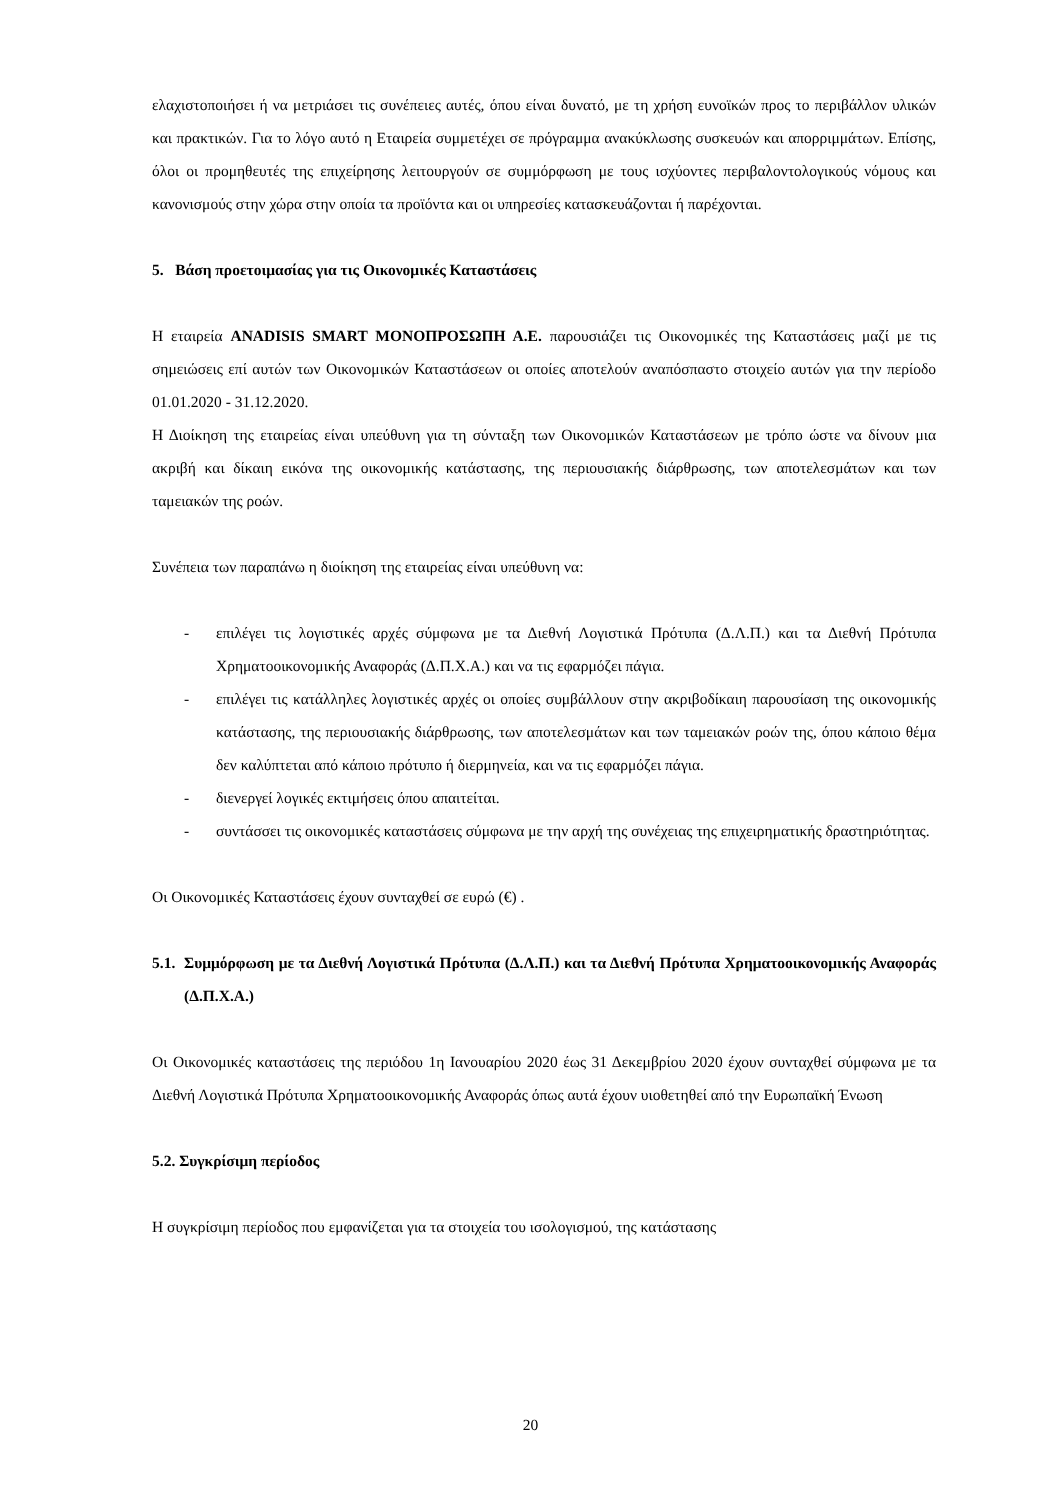ελαχιστοποιήσει ή να μετριάσει τις συνέπειες αυτές, όπου είναι δυνατό, με τη χρήση ευνοϊκών προς το περιβάλλον υλικών και πρακτικών. Για το λόγο αυτό η Εταιρεία συμμετέχει σε πρόγραμμα ανακύκλωσης συσκευών και απορριμμάτων. Επίσης, όλοι οι προμηθευτές της επιχείρησης λειτουργούν σε συμμόρφωση με τους ισχύοντες περιβαλοντολογικούς νόμους και κανονισμούς στην χώρα στην οποία τα προϊόντα και οι υπηρεσίες κατασκευάζονται ή παρέχονται.
5. Βάση προετοιμασίας για τις Οικονομικές Καταστάσεις
Η εταιρεία ANADISIS SMART ΜΟΝΟΠΡΟΣΩΠΗ Α.Ε. παρουσιάζει τις Οικονομικές της Καταστάσεις μαζί με τις σημειώσεις επί αυτών των Οικονομικών Καταστάσεων οι οποίες αποτελούν αναπόσπαστο στοιχείο αυτών για την περίοδο 01.01.2020 - 31.12.2020.
Η Διοίκηση της εταιρείας είναι υπεύθυνη για τη σύνταξη των Οικονομικών Καταστάσεων με τρόπο ώστε να δίνουν μια ακριβή και δίκαιη εικόνα της οικονομικής κατάστασης, της περιουσιακής διάρθρωσης, των αποτελεσμάτων και των ταμειακών της ροών.
Συνέπεια των παραπάνω η διοίκηση της εταιρείας είναι υπεύθυνη να:
- επιλέγει τις λογιστικές αρχές σύμφωνα με τα Διεθνή Λογιστικά Πρότυπα (Δ.Λ.Π.) και τα Διεθνή Πρότυπα Χρηματοοικονομικής Αναφοράς (Δ.Π.Χ.Α.) και να τις εφαρμόζει πάγια.
- επιλέγει τις κατάλληλες λογιστικές αρχές οι οποίες συμβάλλουν στην ακριβοδίκαιη παρουσίαση της οικονομικής κατάστασης, της περιουσιακής διάρθρωσης, των αποτελεσμάτων και των ταμειακών ροών της, όπου κάποιο θέμα δεν καλύπτεται από κάποιο πρότυπο ή διερμηνεία, και να τις εφαρμόζει πάγια.
- διενεργεί λογικές εκτιμήσεις όπου απαιτείται.
- συντάσσει τις οικονομικές καταστάσεις σύμφωνα με την αρχή της συνέχειας της επιχειρηματικής δραστηριότητας.
Οι Οικονομικές Καταστάσεις έχουν συνταχθεί σε ευρώ (€) .
5.1.
Συμμόρφωση με τα Διεθνή Λογιστικά Πρότυπα (Δ.Λ.Π.) και τα Διεθνή Πρότυπα Χρηματοοικονομικής Αναφοράς (Δ.Π.Χ.Α.)
Οι Οικονομικές καταστάσεις της περιόδου 1η Ιανουαρίου 2020 έως 31 Δεκεμβρίου 2020 έχουν συνταχθεί σύμφωνα με τα Διεθνή Λογιστικά Πρότυπα Χρηματοοικονομικής Αναφοράς όπως αυτά έχουν υιοθετηθεί από την Ευρωπαϊκή Ένωση
5.2. Συγκρίσιμη περίοδος
Η συγκρίσιμη περίοδος που εμφανίζεται για τα στοιχεία του ισολογισμού, της κατάστασης
20